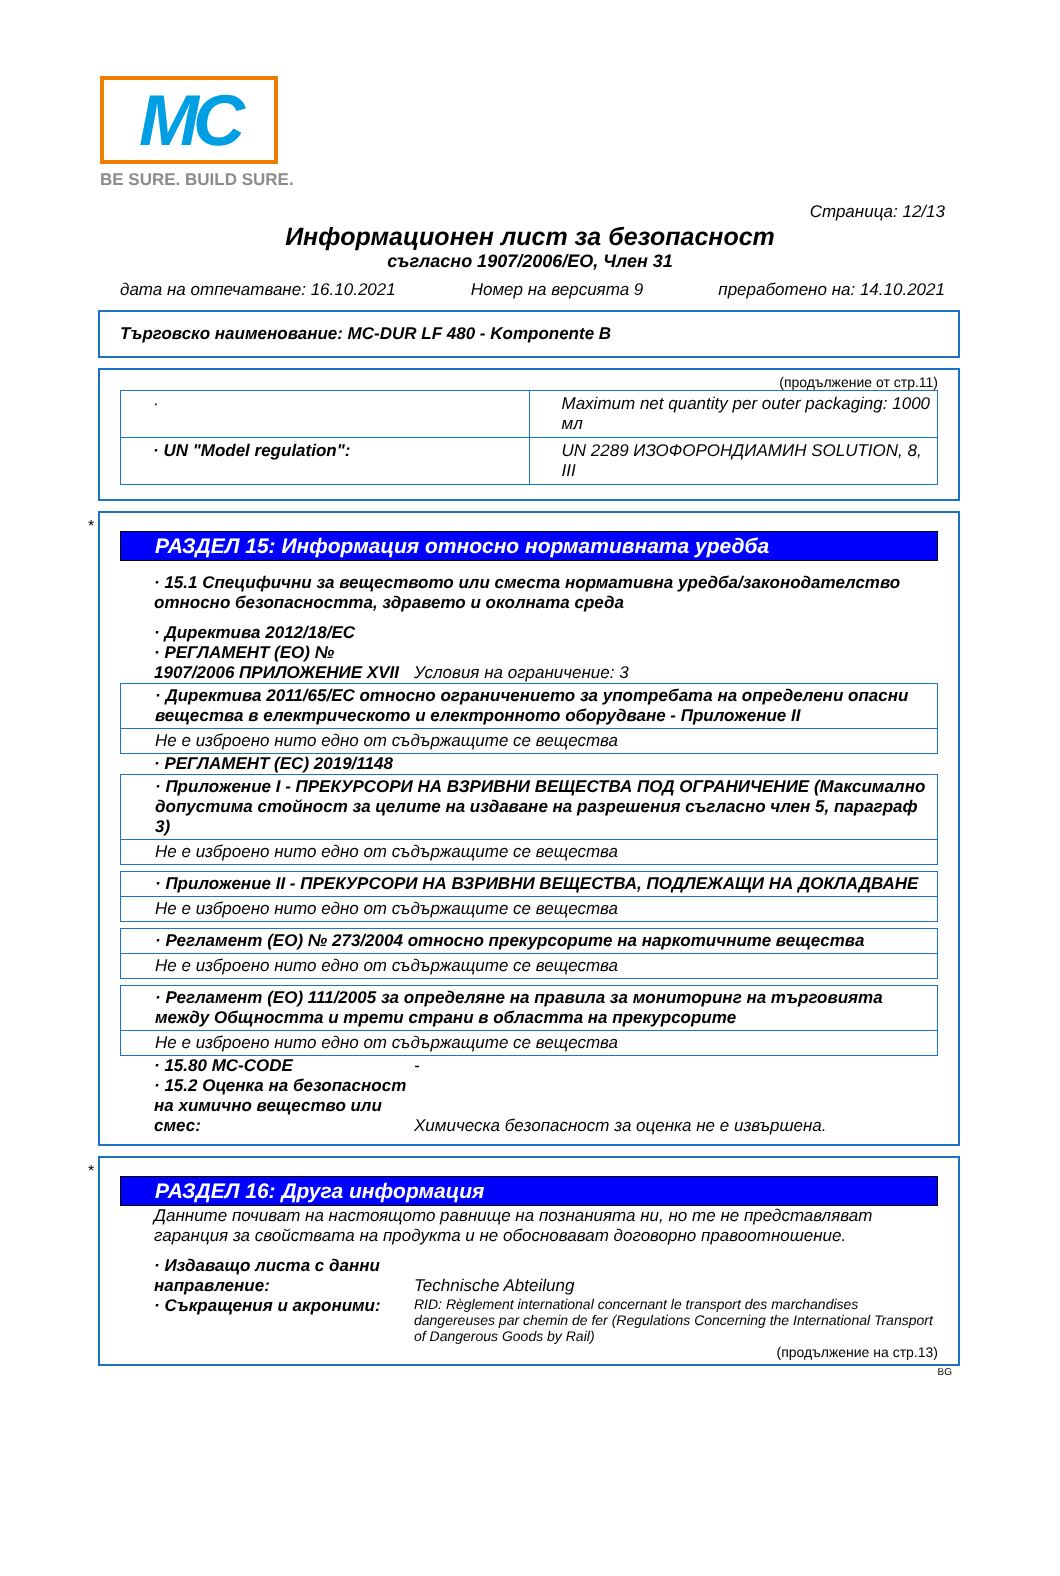MC
BE SURE. BUILD SURE.
Страница: 12/13
Информационен лист за безопасност
съгласно 1907/2006/ЕО, Член 31
дата на отпечатване: 16.10.2021 Номер на версията 9 преработено на: 14.10.2021
Търговско наименование: MC-DUR LF 480 - Komponente B
(продължение от стр.11)
| · | Maximum net quantity per outer packaging: 1000 мл |
| · UN "Model regulation": | UN 2289 ИЗОФОРОНДИАМИН SOLUTION, 8, III |
*
РАЗДЕЛ 15: Информация относно нормативната уредба
· 15.1 Специфични за веществото или сместа нормативна уредба/законодателство относно безопасността, здравето и околната среда
· Директива 2012/18/ЕС
· РЕГЛАМЕНТ (ЕО) № 1907/2006 ПРИЛОЖЕНИЕ XVII
Условия на ограничение: 3
· Директива 2011/65/ЕС относно ограничението за употребата на определени опасни вещества в електрическото и електронното оборудване - Приложение II
Не е изброено нито едно от съдържащите се вещества
· РЕГЛАМЕНТ (ЕС) 2019/1148
· Приложение I - ПРЕКУРСОРИ НА ВЗРИВНИ ВЕЩЕСТВА ПОД ОГРАНИЧЕНИЕ (Максимално допустима стойност за целите на издаване на разрешения съгласно член 5, параграф 3)
Не е изброено нито едно от съдържащите се вещества
· Приложение II - ПРЕКУРСОРИ НА ВЗРИВНИ ВЕЩЕСТВА, ПОДЛЕЖАЩИ НА ДОКЛАДВАНЕ
Не е изброено нито едно от съдържащите се вещества
· Регламент (ЕО) № 273/2004 относно прекурсорите на наркотичните вещества
Не е изброено нито едно от съдържащите се вещества
· Регламент (ЕО) 111/2005 за определяне на правила за мониторинг на търговията между Общността и трети страни в областта на прекурсорите
Не е изброено нито едно от съдържащите се вещества
· 15.80 MC-CODE -
· 15.2 Оценка на безопасност на химично вещество или смес:
Химическа безопасност за оценка не е извършена.
*
РАЗДЕЛ 16: Друга информация
Данните почиват на настоящото равнище на познанията ни, но те не представляват гаранция за свойствата на продукта и не обосновават договорно правоотношение.
· Издаващо листа с данни направление:
Technische Abteilung
· Съкращения и акроними:
RID: Règlement international concernant le transport des marchandises dangereuses par chemin de fer (Regulations Concerning the International Transport of Dangerous Goods by Rail)
(продължение на стр.13)
BG